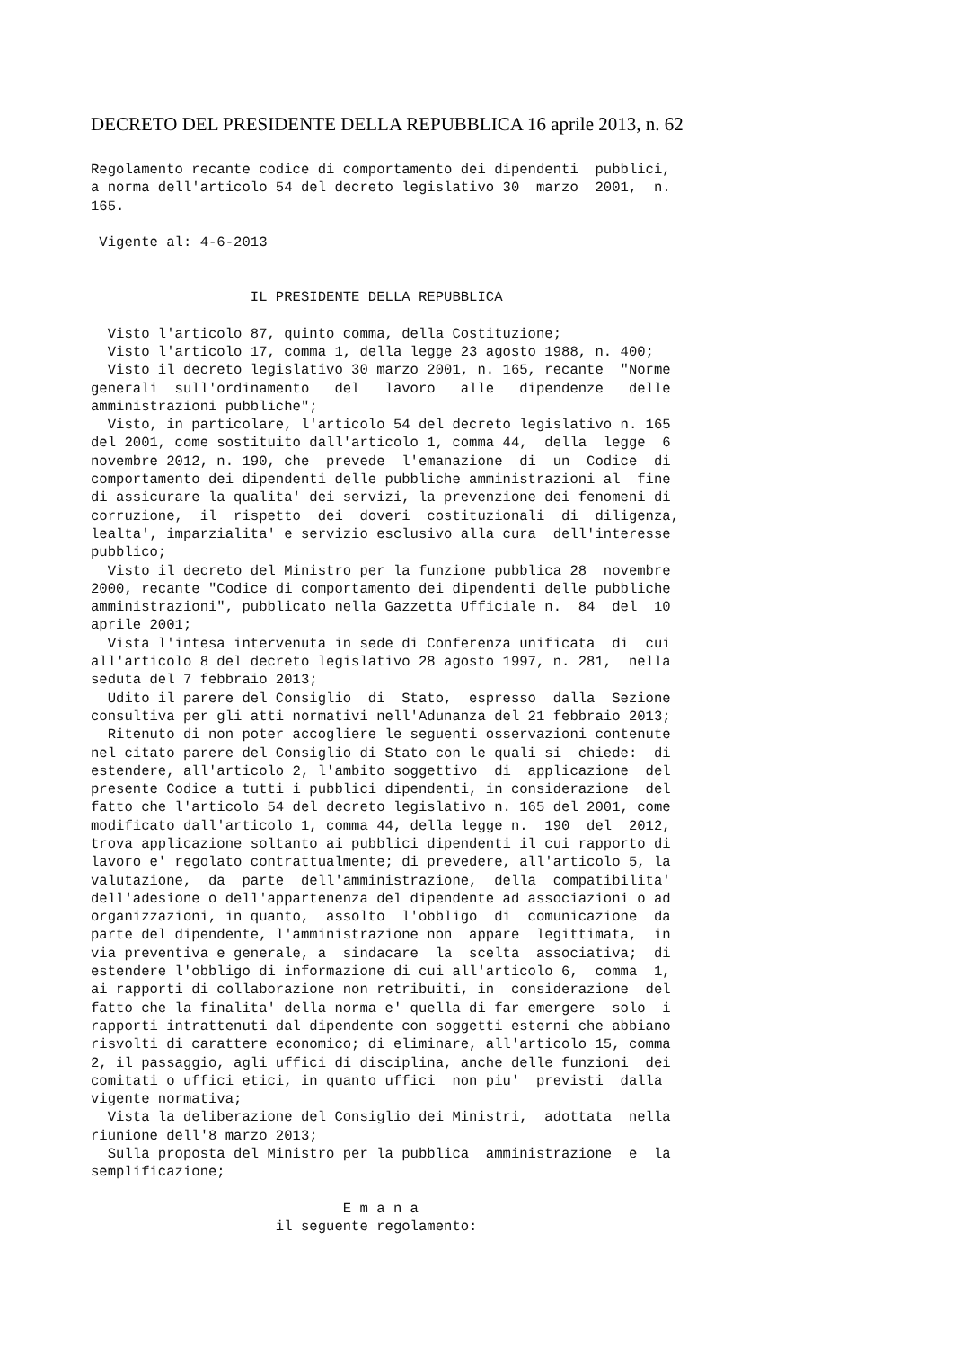DECRETO DEL PRESIDENTE DELLA REPUBBLICA 16 aprile 2013, n. 62
Regolamento recante codice di comportamento dei dipendenti  pubblici,
a norma dell'articolo 54 del decreto legislativo 30  marzo  2001,  n.
165.

 Vigente al: 4-6-2013


                   IL PRESIDENTE DELLA REPUBBLICA

  Visto l'articolo 87, quinto comma, della Costituzione;
  Visto l'articolo 17, comma 1, della legge 23 agosto 1988, n. 400;
  Visto il decreto legislativo 30 marzo 2001, n. 165, recante  "Norme
generali  sull'ordinamento   del   lavoro   alle   dipendenze   delle
amministrazioni pubbliche";
  Visto, in particolare, l'articolo 54 del decreto legislativo n. 165
del 2001, come sostituito dall'articolo 1, comma 44,  della  legge  6
novembre 2012, n. 190, che  prevede  l'emanazione  di  un  Codice  di
comportamento dei dipendenti delle pubbliche amministrazioni al  fine
di assicurare la qualita' dei servizi, la prevenzione dei fenomeni di
corruzione,  il  rispetto  dei  doveri  costituzionali  di  diligenza,
lealta', imparzialita' e servizio esclusivo alla cura  dell'interesse
pubblico;
  Visto il decreto del Ministro per la funzione pubblica 28  novembre
2000, recante "Codice di comportamento dei dipendenti delle pubbliche
amministrazioni", pubblicato nella Gazzetta Ufficiale n.  84  del  10
aprile 2001;
  Vista l'intesa intervenuta in sede di Conferenza unificata  di  cui
all'articolo 8 del decreto legislativo 28 agosto 1997, n. 281,  nella
seduta del 7 febbraio 2013;
  Udito il parere del Consiglio  di  Stato,  espresso  dalla  Sezione
consultiva per gli atti normativi nell'Adunanza del 21 febbraio 2013;
  Ritenuto di non poter accogliere le seguenti osservazioni contenute
nel citato parere del Consiglio di Stato con le quali si  chiede:  di
estendere, all'articolo 2, l'ambito soggettivo  di  applicazione  del
presente Codice a tutti i pubblici dipendenti, in considerazione  del
fatto che l'articolo 54 del decreto legislativo n. 165 del 2001, come
modificato dall'articolo 1, comma 44, della legge n.  190  del  2012,
trova applicazione soltanto ai pubblici dipendenti il cui rapporto di
lavoro e' regolato contrattualmente; di prevedere, all'articolo 5, la
valutazione,  da  parte  dell'amministrazione,  della  compatibilita'
dell'adesione o dell'appartenenza del dipendente ad associazioni o ad
organizzazioni, in quanto,  assolto  l'obbligo  di  comunicazione  da
parte del dipendente, l'amministrazione non  appare  legittimata,  in
via preventiva e generale, a  sindacare  la  scelta  associativa;  di
estendere l'obbligo di informazione di cui all'articolo 6,  comma  1,
ai rapporti di collaborazione non retribuiti, in  considerazione  del
fatto che la finalita' della norma e' quella di far emergere  solo  i
rapporti intrattenuti dal dipendente con soggetti esterni che abbiano
risvolti di carattere economico; di eliminare, all'articolo 15, comma
2, il passaggio, agli uffici di disciplina, anche delle funzioni  dei
comitati o uffici etici, in quanto uffici  non piu'  previsti  dalla
vigente normativa;
  Vista la deliberazione del Consiglio dei Ministri,  adottata  nella
riunione dell'8 marzo 2013;
  Sulla proposta del Ministro per la pubblica  amministrazione  e  la
semplificazione;

                              E m a n a
                      il seguente regolamento: